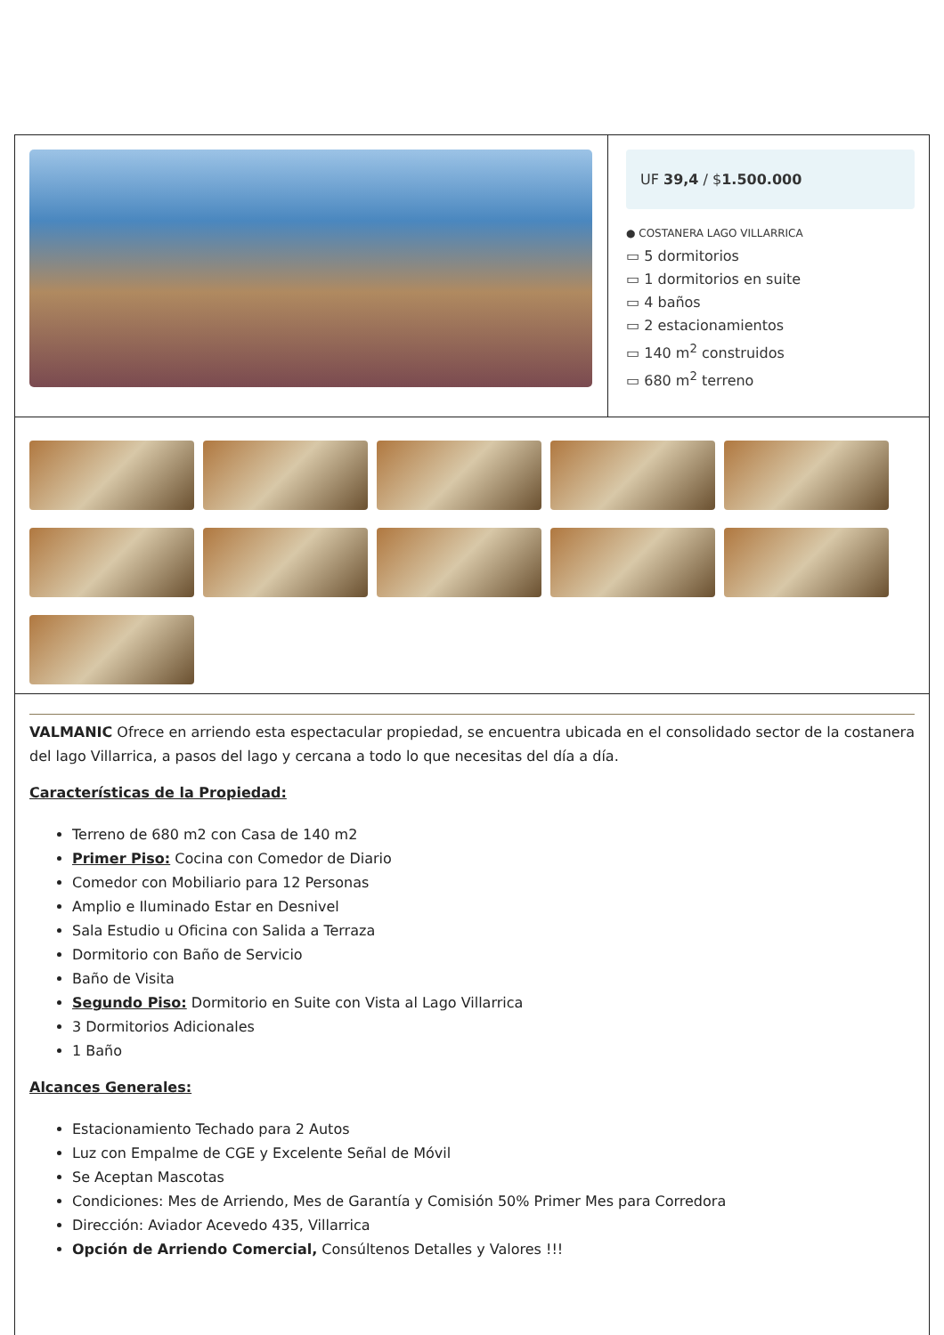UF 39,4 / $1.500.000
● COSTANERA LAGO VILLARRICA
▭ 5 dormitorios
▭ 1 dormitorios en suite
▭ 4 baños
▭ 2 estacionamientos
▭ 140 m<sup>2</sup> construidos
▭ 680 m<sup>2</sup> terreno
VALMANIC Ofrece en arriendo esta espectacular propiedad, se encuentra ubicada en el consolidado sector de la costanera del lago Villarrica, a pasos del lago y cercana a todo lo que necesitas del día a día.
Características de la Propiedad:
Terreno de 680 m2 con Casa de 140 m2
Primer Piso: Cocina con Comedor de Diario
Comedor con Mobiliario para 12 Personas
Amplio e Iluminado Estar en Desnivel
Sala Estudio u Oficina con Salida a Terraza
Dormitorio con Baño de Servicio
Baño de Visita
Segundo Piso: Dormitorio en Suite con Vista al Lago Villarrica
3 Dormitorios Adicionales
1 Baño
Alcances Generales:
Estacionamiento Techado para 2 Autos
Luz con Empalme de CGE y Excelente Señal de Móvil
Se Aceptan Mascotas
Condiciones: Mes de Arriendo, Mes de Garantía y Comisión 50% Primer Mes para Corredora
Dirección: Aviador Acevedo 435, Villarrica
Opción de Arriendo Comercial, Consúltenos Detalles y Valores !!!